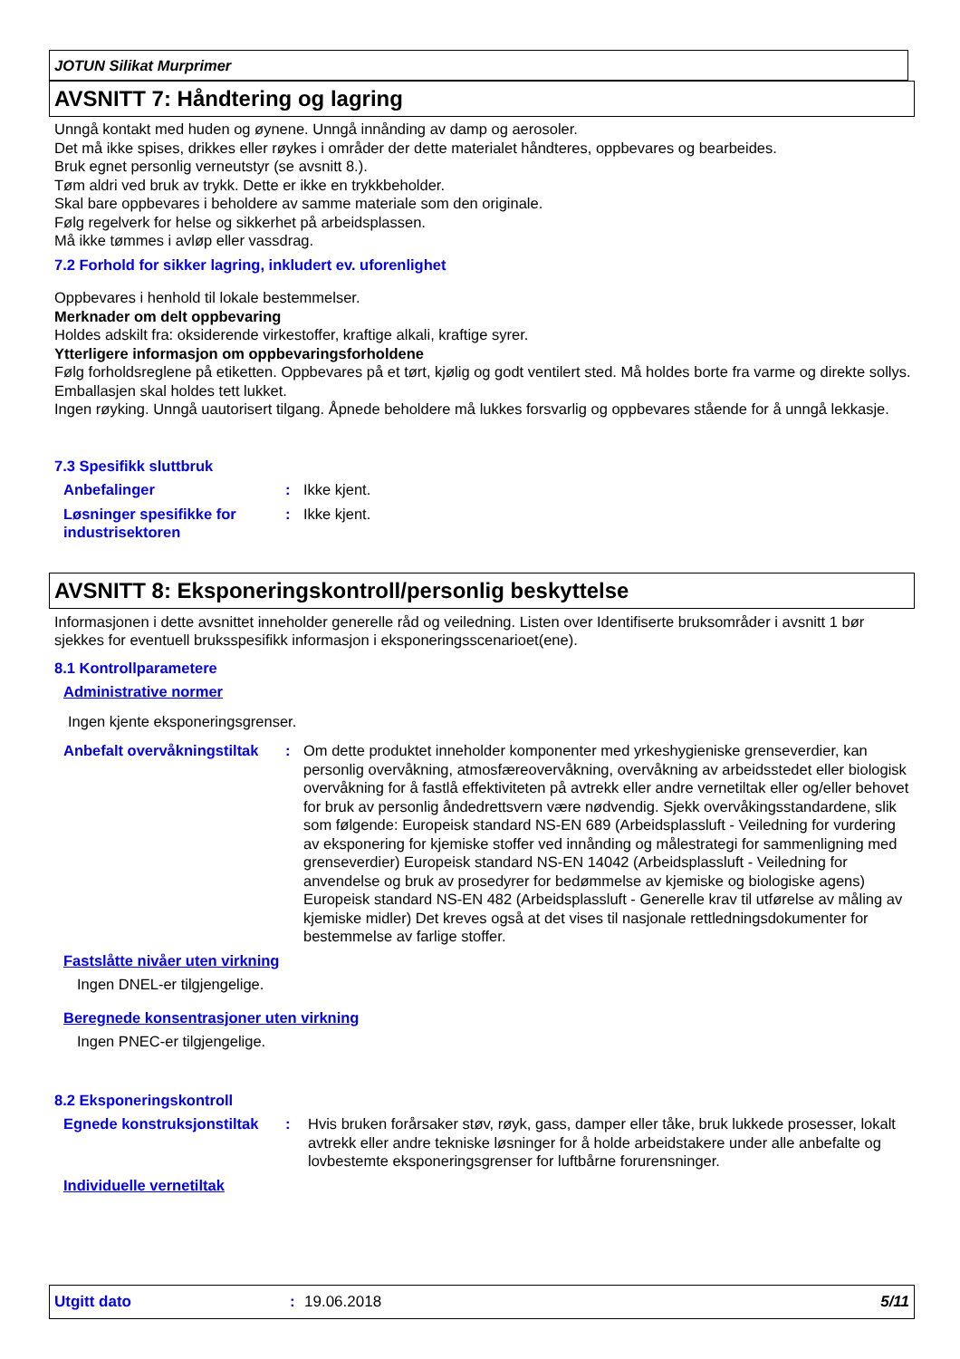JOTUN Silikat Murprimer
AVSNITT 7: Håndtering og lagring
Unngå kontakt med huden og øynene. Unngå innånding av damp og aerosoler.
Det må ikke spises, drikkes eller røykes i områder der dette materialet håndteres, oppbevares og bearbeides.
Bruk egnet personlig verneutstyr (se avsnitt 8.).
Tøm aldri ved bruk av trykk. Dette er ikke en trykkbeholder.
Skal bare oppbevares i beholdere av samme materiale som den originale.
Følg regelverk for helse og sikkerhet på arbeidsplassen.
Må ikke tømmes i avløp eller vassdrag.
7.2 Forhold for sikker lagring, inkludert ev. uforenlighet
Oppbevares i henhold til lokale bestemmelser.
Merknader om delt oppbevaring
Holdes adskilt fra: oksiderende virkestoffer, kraftige alkali, kraftige syrer.
Ytterligere informasjon om oppbevaringsforholdene
Følg forholdsreglene på etiketten. Oppbevares på et tørt, kjølig og godt ventilert sted. Må holdes borte fra varme og direkte sollys.
Emballasjen skal holdes tett lukket.
Ingen røyking. Unngå uautorisert tilgang. Åpnede beholdere må lukkes forsvarlig og oppbevares stående for å unngå lekkasje.
7.3 Spesifikk sluttbruk
Anbefalinger : Ikke kjent.
Løsninger spesifikke for industrisektoren
: Ikke kjent.
AVSNITT 8: Eksponeringskontroll/personlig beskyttelse
Informasjonen i dette avsnittet inneholder generelle råd og veiledning. Listen over Identifiserte bruksområder i avsnitt 1 bør sjekkes for eventuell bruksspesifikk informasjon i eksponeringsscenarioet(ene).
8.1 Kontrollparametere
Administrative normer
Ingen kjente eksponeringsgrenser.
Anbefalt overvåkningstiltak
: Om dette produktet inneholder komponenter med yrkeshygieniske grenseverdier, kan personlig overvåkning, atmosfæreovervåkning, overvåkning av arbeidsstedet eller biologisk overvåkning for å fastlå effektiviteten på avtrekk eller andre vernetiltak eller og/eller behovet for bruk av personlig åndedrettsvern være nødvendig. Sjekk overvåkingsstandardene, slik som følgende: Europeisk standard NS-EN 689 (Arbeidsplassluft - Veiledning for vurdering av eksponering for kjemiske stoffer ved innånding og målestrategi for sammenligning med grenseverdier) Europeisk standard NS-EN 14042 (Arbeidsplassluft - Veiledning for anvendelse og bruk av prosedyrer for bedømmelse av kjemiske og biologiske agens) Europeisk standard NS-EN 482 (Arbeidsplassluft - Generelle krav til utførelse av måling av kjemiske midler) Det kreves også at det vises til nasjonale rettledningsdokumenter for bestemmelse av farlige stoffer.
Fastslåtte nivåer uten virkning
Ingen DNEL-er tilgjengelige.
Beregnede konsentrasjoner uten virkning
Ingen PNEC-er tilgjengelige.
8.2 Eksponeringskontroll
Egnede konstruksjonstiltak
: Hvis bruken forårsaker støv, røyk, gass, damper eller tåke, bruk lukkede prosesser, lokalt avtrekk eller andre tekniske løsninger for å holde arbeidstakere under alle anbefalte og lovbestemte eksponeringsgrenser for luftbårne forurensninger.
Individuelle vernetiltak
Utgitt dato: 19.06.2018 5/11